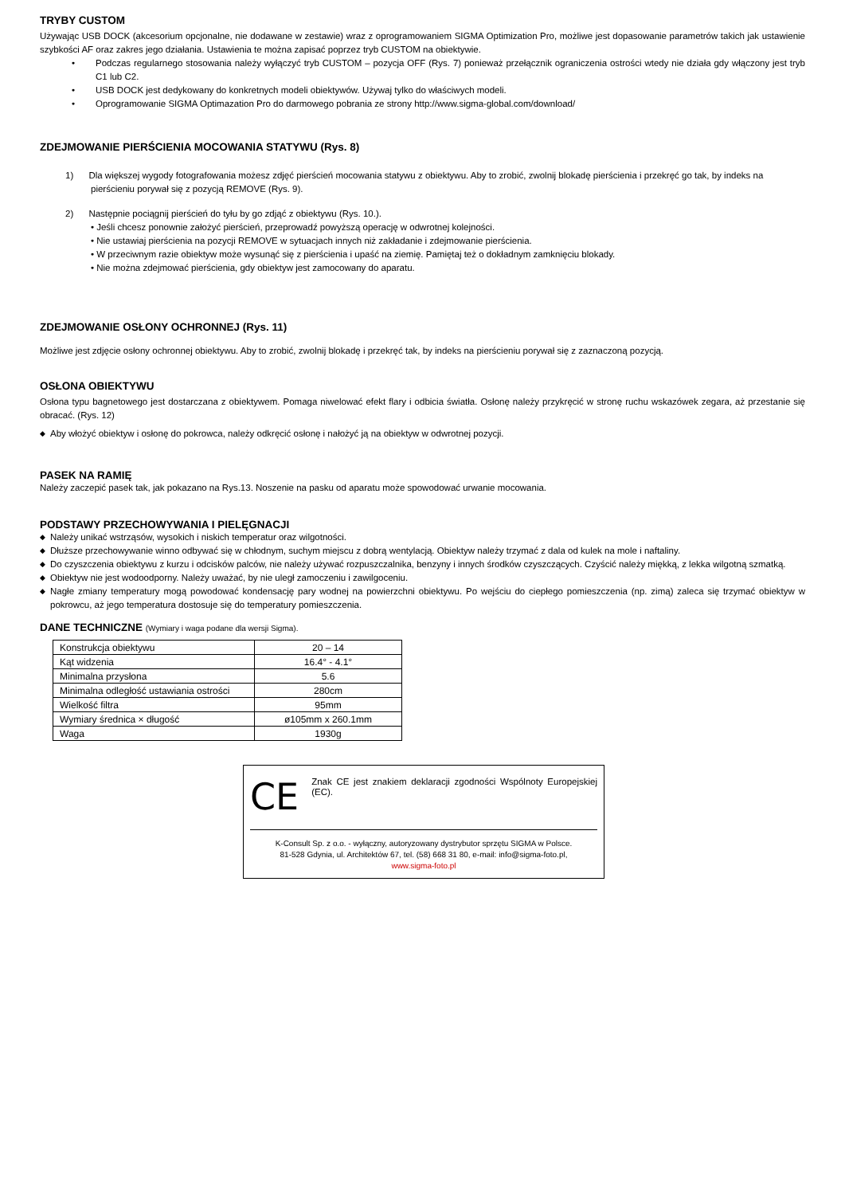TRYBY CUSTOM
Używając USB DOCK (akcesorium opcjonalne, nie dodawane w zestawie) wraz z oprogramowaniem SIGMA Optimization Pro, możliwe jest dopasowanie parametrów takich jak ustawienie szybkości AF oraz zakres jego działania. Ustawienia te można zapisać poprzez tryb CUSTOM na obiektywie.
• Podczas regularnego stosowania należy wyłączyć tryb CUSTOM – pozycja OFF (Rys. 7) ponieważ przełącznik ograniczenia ostrości wtedy nie działa gdy włączony jest tryb C1 lub C2.
• USB DOCK jest dedykowany do konkretnych modeli obiektywów. Używaj tylko do właściwych modeli.
• Oprogramowanie SIGMA Optimazation Pro do darmowego pobrania ze strony http://www.sigma-global.com/download/
ZDEJMOWANIE PIERŚCIENIA MOCOWANIA STATYWU (Rys. 8)
1) Dla większej wygody fotografowania możesz zdjęć pierścień mocowania statywu z obiektywu. Aby to zrobić, zwolnij blokadę pierścienia i przekręć go tak, by indeks na pierścieniu porywał się z pozycją REMOVE (Rys. 9).
2) Następnie pociągnij pierścień do tyłu by go zdjąć z obiektywu (Rys. 10.).
• Jeśli chcesz ponownie założyć pierścień, przeprowadź powyższą operację w odwrotnej kolejności.
• Nie ustawiaj pierścienia na pozycji REMOVE w sytuacjach innych niż zakładanie i zdejmowanie pierścienia.
• W przeciwnym razie obiektyw może wysunąć się z pierścienia i upaść na ziemię. Pamiętaj też o dokładnym zamknięciu blokady.
• Nie można zdejmować pierścienia, gdy obiektyw jest zamocowany do aparatu.
ZDEJMOWANIE OSŁONY OCHRONNEJ (Rys. 11)
Możliwe jest zdjęcie osłony ochronnej obiektywu. Aby to zrobić, zwolnij blokadę i przekręć tak, by indeks na pierścieniu porywał się z zaznaczoną pozycją.
OSŁONA OBIEKTYWU
Osłona typu bagnetowego jest dostarczana z obiektywem. Pomaga niwelować efekt flary i odbicia światła. Osłonę należy przykręcić w stronę ruchu wskazówek zegara, aż przestanie się obracać. (Rys. 12)
◆ Aby włożyć obiektyw i osłonę do pokrowca, należy odkręcić osłonę i nałożyć ją na obiektyw w odwrotnej pozycji.
PASEK NA RAMIĘ
Należy zaczepić pasek tak, jak pokazano na Rys.13. Noszenie na pasku od aparatu może spowodować urwanie mocowania.
PODSTAWY PRZECHOWYWANIA I PIELĘGNACJI
◆ Należy unikać wstrząsów, wysokich i niskich temperatur oraz wilgotności.
◆ Dłuższe przechowywanie winno odbywać się w chłodnym, suchym miejscu z dobrą wentylacją. Obiektyw należy trzymać z dala od kulek na mole i naftaliny.
◆ Do czyszczenia obiektywu z kurzu i odcisków palców, nie należy używać rozpuszczalnika, benzyny i innych środków czyszczących. Czyścić należy miękką, z lekka wilgotną szmatką.
◆ Obiektyw nie jest wodoodporny. Należy uważać, by nie uległ zamoczeniu i zawilgoceniu.
◆ Nagłe zmiany temperatury mogą powodować kondensację pary wodnej na powierzchni obiektywu. Po wejściu do ciepłego pomieszczenia (np. zimą) zaleca się trzymać obiektyw w pokrowcu, aż jego temperatura dostosuje się do temperatury pomieszczenia.
DANE TECHNICZNE (Wymiary i waga podane dla wersji Sigma).
| Konstrukcja obiektywu | 20 – 14 |
| Kąt widzenia | 16.4° - 4.1° |
| Minimalna przysłona | 5.6 |
| Minimalna odległość ustawiania ostrości | 280cm |
| Wielkość filtra | 95mm |
| Wymiary średnica × długość | ø105mm x 260.1mm |
| Waga | 1930g |
CE
Znak CE jest znakiem deklaracji zgodności Wspólnoty Europejskiej (EC).
K-Consult Sp. z o.o. - wyłączny, autoryzowany dystrybutor sprzętu SIGMA w Polsce.
81-528 Gdynia, ul. Architektów 67, tel. (58) 668 31 80, e-mail: info@sigma-foto.pl,
www.sigma-foto.pl